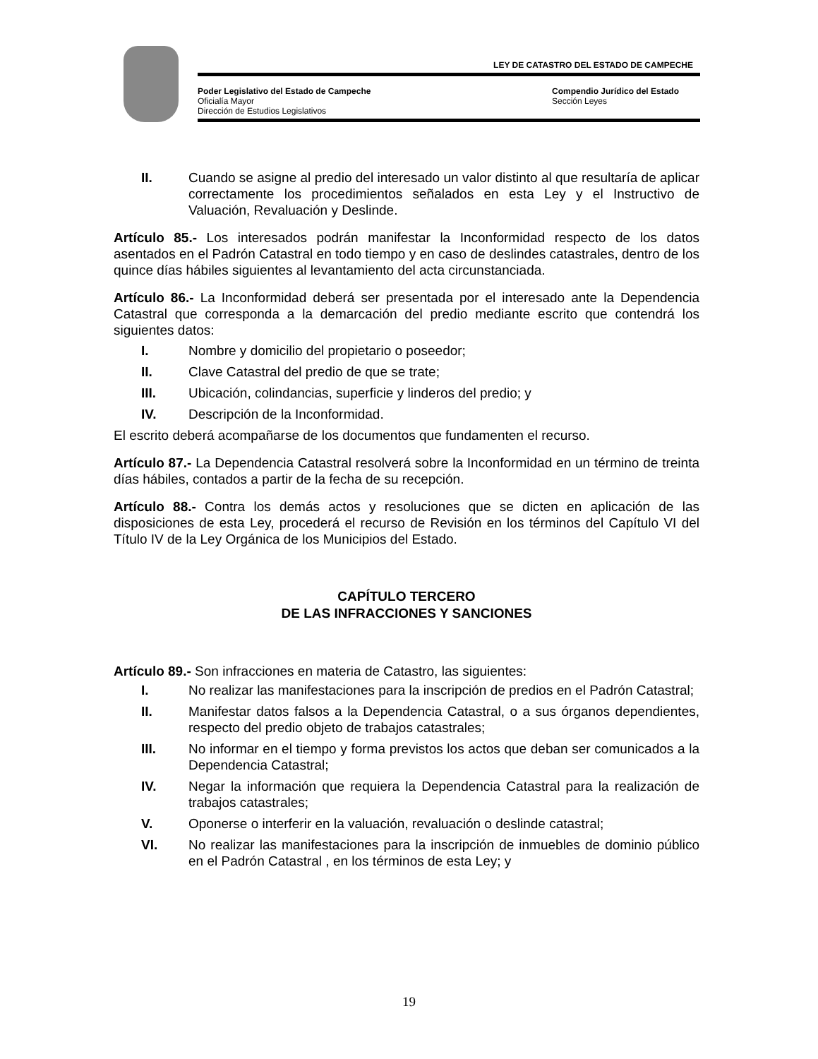LEY DE CATASTRO DEL ESTADO DE CAMPECHE
Poder Legislativo del Estado de Campeche
Oficialía Mayor
Dirección de Estudios Legislativos
Compendio Jurídico del Estado
Sección Leyes
II. Cuando se asigne al predio del interesado un valor distinto al que resultaría de aplicar correctamente los procedimientos señalados en esta Ley y el Instructivo de Valuación, Revaluación y Deslinde.
Artículo 85.- Los interesados podrán manifestar la Inconformidad respecto de los datos asentados en el Padrón Catastral en todo tiempo y en caso de deslindes catastrales, dentro de los quince días hábiles siguientes al levantamiento del acta circunstanciada.
Artículo 86.- La Inconformidad deberá ser presentada por el interesado ante la Dependencia Catastral que corresponda a la demarcación del predio mediante escrito que contendrá los siguientes datos:
I. Nombre y domicilio del propietario o poseedor;
II. Clave Catastral del predio de que se trate;
III. Ubicación, colindancias, superficie y linderos del predio; y
IV. Descripción de la Inconformidad.
El escrito deberá acompañarse de los documentos que fundamenten el recurso.
Artículo 87.- La Dependencia Catastral resolverá sobre la Inconformidad en un término de treinta días hábiles, contados a partir de la fecha de su recepción.
Artículo 88.- Contra los demás actos y resoluciones que se dicten en aplicación de las disposiciones de esta Ley, procederá el recurso de Revisión en los términos del Capítulo VI del Título IV de la Ley Orgánica de los Municipios del Estado.
CAPÍTULO TERCERO
DE LAS INFRACCIONES Y SANCIONES
Artículo 89.- Son infracciones en materia de Catastro, las siguientes:
I. No realizar las manifestaciones para la inscripción de predios en el Padrón Catastral;
II. Manifestar datos falsos a la Dependencia Catastral, o a sus órganos dependientes, respecto del predio objeto de trabajos catastrales;
III. No informar en el tiempo y forma previstos los actos que deban ser comunicados a la Dependencia Catastral;
IV. Negar la información que requiera la Dependencia Catastral para la realización de trabajos catastrales;
V. Oponerse o interferir en la valuación, revaluación o deslinde catastral;
VI. No realizar las manifestaciones para la inscripción de inmuebles de dominio público en el Padrón Catastral , en los términos de esta Ley; y
19